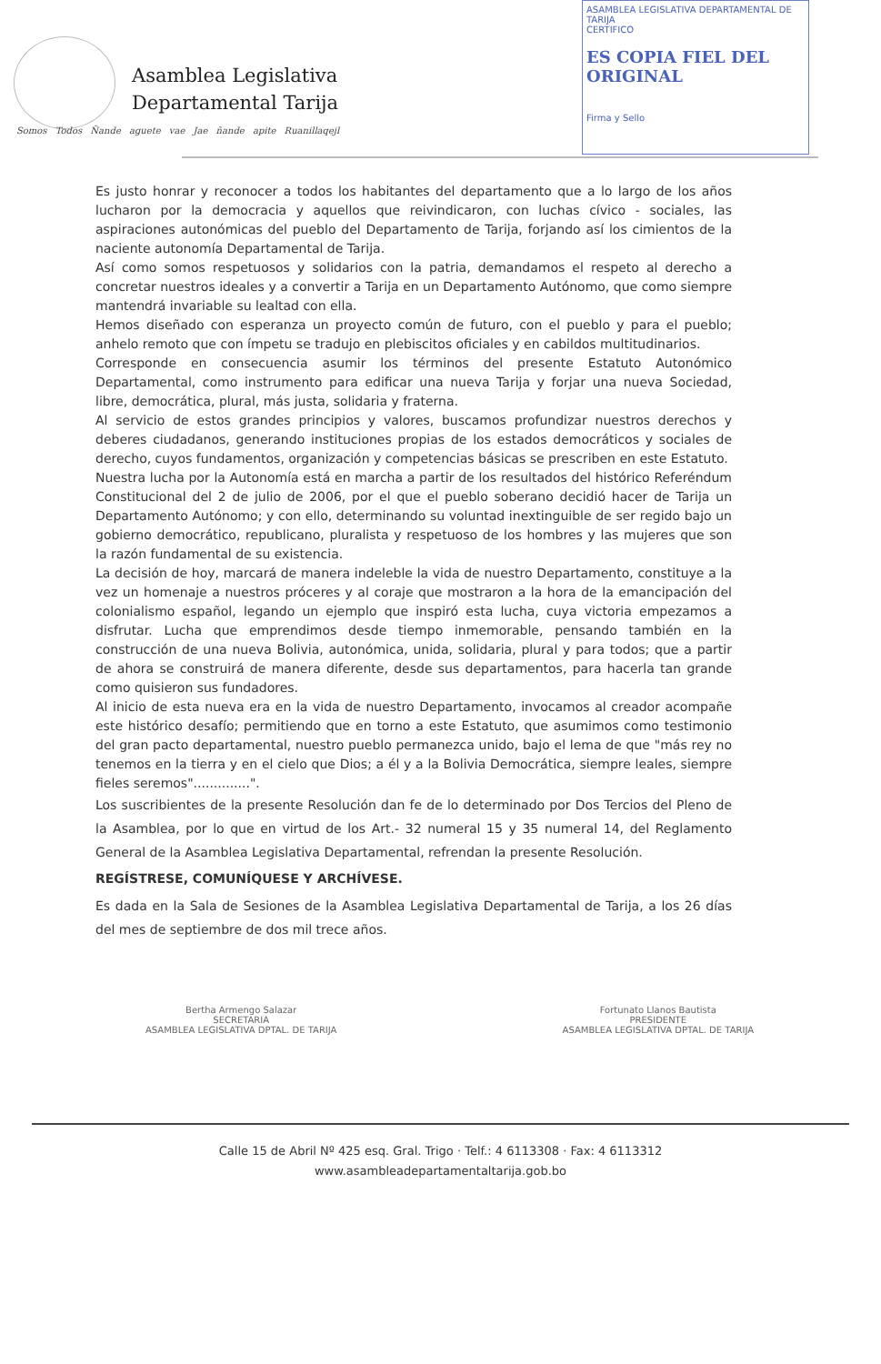Asamblea Legislativa
Departamental Tarija
Somos Todos Ñande aguete vae Jae ñande apite Ruanillaqejl
ASAMBLEA LEGISLATIVA DEPARTAMENTAL DE TARIJA
CERTIFICO
ES COPIA FIEL DEL ORIGINAL
Firma y Sello
Es justo honrar y reconocer a todos los habitantes del departamento que a lo largo de los años lucharon por la democracia y aquellos que reivindicaron, con luchas cívico - sociales, las aspiraciones autonómicas del pueblo del Departamento de Tarija, forjando así los cimientos de la naciente autonomía Departamental de Tarija.
Así como somos respetuosos y solidarios con la patria, demandamos el respeto al derecho a concretar nuestros ideales y a convertir a Tarija en un Departamento Autónomo, que como siempre mantendrá invariable su lealtad con ella.
Hemos diseñado con esperanza un proyecto común de futuro, con el pueblo y para el pueblo; anhelo remoto que con ímpetu se tradujo en plebiscitos oficiales y en cabildos multitudinarios.
Corresponde en consecuencia asumir los términos del presente Estatuto Autonómico Departamental, como instrumento para edificar una nueva Tarija y forjar una nueva Sociedad, libre, democrática, plural, más justa, solidaria y fraterna.
Al servicio de estos grandes principios y valores, buscamos profundizar nuestros derechos y deberes ciudadanos, generando instituciones propias de los estados democráticos y sociales de derecho, cuyos fundamentos, organización y competencias básicas se prescriben en este Estatuto.
Nuestra lucha por la Autonomía está en marcha a partir de los resultados del histórico Referéndum Constitucional del 2 de julio de 2006, por el que el pueblo soberano decidió hacer de Tarija un Departamento Autónomo; y con ello, determinando su voluntad inextinguible de ser regido bajo un gobierno democrático, republicano, pluralista y respetuoso de los hombres y las mujeres que son la razón fundamental de su existencia.
La decisión de hoy, marcará de manera indeleble la vida de nuestro Departamento, constituye a la vez un homenaje a nuestros próceres y al coraje que mostraron a la hora de la emancipación del colonialismo español, legando un ejemplo que inspiró esta lucha, cuya victoria empezamos a disfrutar. Lucha que emprendimos desde tiempo inmemorable, pensando también en la construcción de una nueva Bolivia, autonómica, unida, solidaria, plural y para todos; que a partir de ahora se construirá de manera diferente, desde sus departamentos, para hacerla tan grande como quisieron sus fundadores.
Al inicio de esta nueva era en la vida de nuestro Departamento, invocamos al creador acompañe este histórico desafío; permitiendo que en torno a este Estatuto, que asumimos como testimonio del gran pacto departamental, nuestro pueblo permanezca unido, bajo el lema de que "más rey no tenemos en la tierra y en el cielo que Dios; a él y a la Bolivia Democrática, siempre leales, siempre fieles seremos"..............".
Los suscribientes de la presente Resolución dan fe de lo determinado por Dos Tercios del Pleno de la Asamblea, por lo que en virtud de los Art.- 32 numeral 15 y 35 numeral 14, del Reglamento General de la Asamblea Legislativa Departamental, refrendan la presente Resolución.
REGÍSTRESE, COMUNÍQUESE Y ARCHÍVESE.
Es dada en la Sala de Sesiones de la Asamblea Legislativa Departamental de Tarija, a los 26 días del mes de septiembre de dos mil trece años.
Bertha Armengo Salazar
SECRETARIA
ASAMBLEA LEGISLATIVA DPTAL. DE TARIJA
Fortunato Llanos Bautista
PRESIDENTE
ASAMBLEA LEGISLATIVA DPTAL. DE TARIJA
Calle 15 de Abril Nº 425 esq. Gral. Trigo · Telf.: 4 6113308 · Fax: 4 6113312
www.asambleadepartamentaltarija.gob.bo